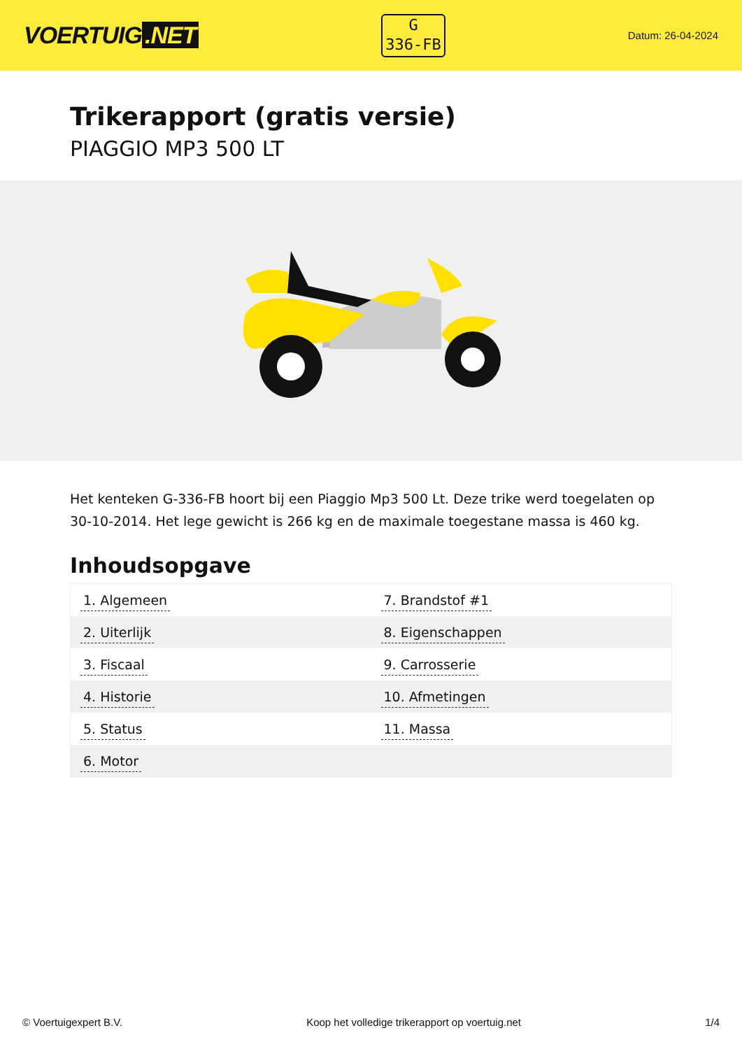VOERTUIG.NET
G
336-FB
Datum: 26-04-2024
Trikerapport (gratis versie)
PIAGGIO MP3 500 LT
Het kenteken G-336-FB hoort bij een Piaggio Mp3 500 Lt. Deze trike werd toegelaten op 30-10-2014. Het lege gewicht is 266 kg en de maximale toegestane massa is 460 kg.
Inhoudsopgave
| 1. Algemeen | 7. Brandstof #1 |
| 2. Uiterlijk | 8. Eigenschappen |
| 3. Fiscaal | 9. Carrosserie |
| 4. Historie | 10. Afmetingen |
| 5. Status | 11. Massa |
| 6. Motor | |
© Voertuigexpert B.V. Koop het volledige trikerapport op voertuig.net 1/4